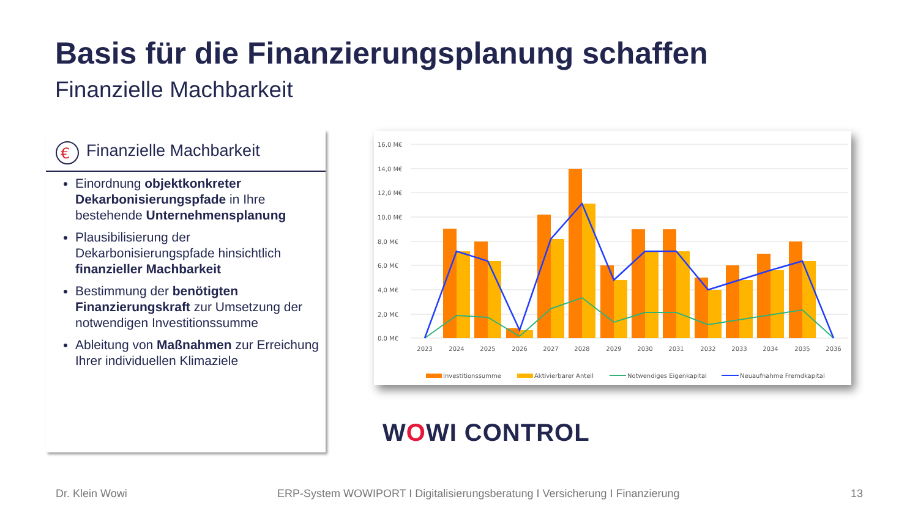Basis für die Finanzierungsplanung schaffen
Finanzielle Machbarkeit
€
Finanzielle Machbarkeit
Einordnung objektkonkreter Dekarbonisierungspfade in Ihre bestehende Unternehmensplanung
Plausibilisierung der Dekarbonisierungspfade hinsichtlich finanzieller Machbarkeit
Bestimmung der benötigten Finanzierungskraft zur Umsetzung der notwendigen Investitionssumme
Ableitung von Maßnahmen zur Erreichung Ihrer individuellen Klimaziele
16,0 M€
14,0 M€
12,0 M€
10,0 M€
8,0 M€
6,0 M€
4,0 M€
2,0 M€
0,0 M€
2023
2024
2025
2026
2027
2028
2029
2030
2031
2032
2033
2034
2035
2036
Investitionssumme
Aktivierbarer Anteil
Notwendiges Eigenkapital
Neuaufnahme Fremdkapital
WOWI CONTROL
Dr. Klein Wowi
ERP-System WOWIPORT I Digitalisierungsberatung I Versicherung I Finanzierung
13